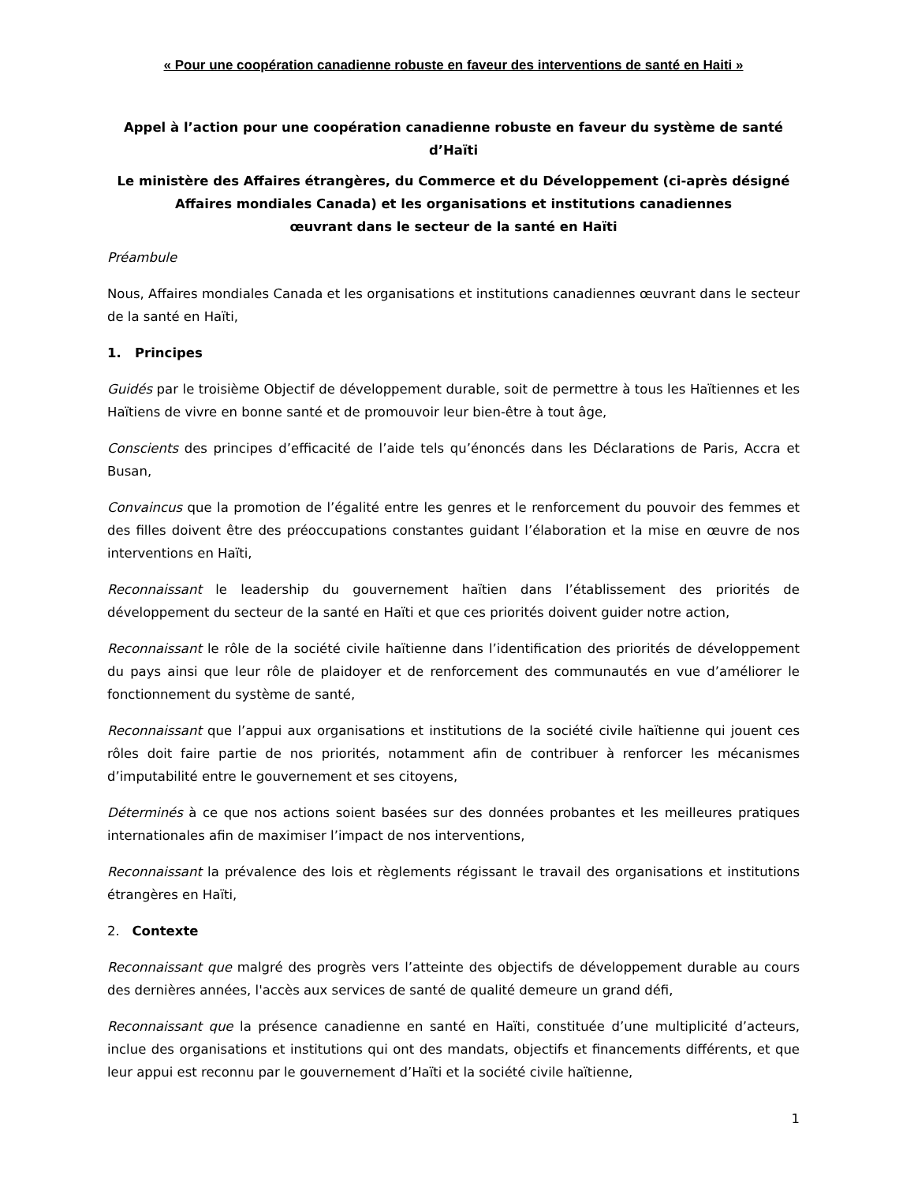« Pour une coopération canadienne robuste en faveur des interventions de santé en Haiti »
Appel à l’action pour une coopération canadienne robuste en faveur du système de santé d’Haïti
Le ministère des Affaires étrangères, du Commerce et du Développement (ci-après désigné Affaires mondiales Canada) et les organisations et institutions canadiennes
œuvrant dans le secteur de la santé en Haïti
Préambule
Nous, Affaires mondiales Canada et les organisations et institutions canadiennes œuvrant dans le secteur de la santé en Haïti,
1. Principes
Guidés par le troisième Objectif de développement durable, soit de permettre à tous les Haïtiennes et les Haïtiens de vivre en bonne santé et de promouvoir leur bien-être à tout âge,
Conscients des principes d’efficacité de l’aide tels qu’énoncés dans les Déclarations de Paris, Accra et Busan,
Convaincus que la promotion de l’égalité entre les genres et le renforcement du pouvoir des femmes et des filles doivent être des préoccupations constantes guidant l’élaboration et la mise en œuvre de nos interventions en Haïti,
Reconnaissant le leadership du gouvernement haïtien dans l’établissement des priorités de développement du secteur de la santé en Haïti et que ces priorités doivent guider notre action,
Reconnaissant le rôle de la société civile haïtienne dans l’identification des priorités de développement du pays ainsi que leur rôle de plaidoyer et de renforcement des communautés en vue d’améliorer le fonctionnement du système de santé,
Reconnaissant que l’appui aux organisations et institutions de la société civile haïtienne qui jouent ces rôles doit faire partie de nos priorités, notamment afin de contribuer à renforcer les mécanismes d’imputabilité entre le gouvernement et ses citoyens,
Déterminés à ce que nos actions soient basées sur des données probantes et les meilleures pratiques internationales afin de maximiser l’impact de nos interventions,
Reconnaissant la prévalence des lois et règlements régissant le travail des organisations et institutions étrangères en Haïti,
2. Contexte
Reconnaissant que malgré des progrès vers l’atteinte des objectifs de développement durable au cours des dernières années, l'accès aux services de santé de qualité demeure un grand défi,
Reconnaissant que la présence canadienne en santé en Haïti, constituée d’une multiplicité d’acteurs, inclue des organisations et institutions qui ont des mandats, objectifs et financements différents, et que leur appui est reconnu par le gouvernement d’Haïti et la société civile haïtienne,
1